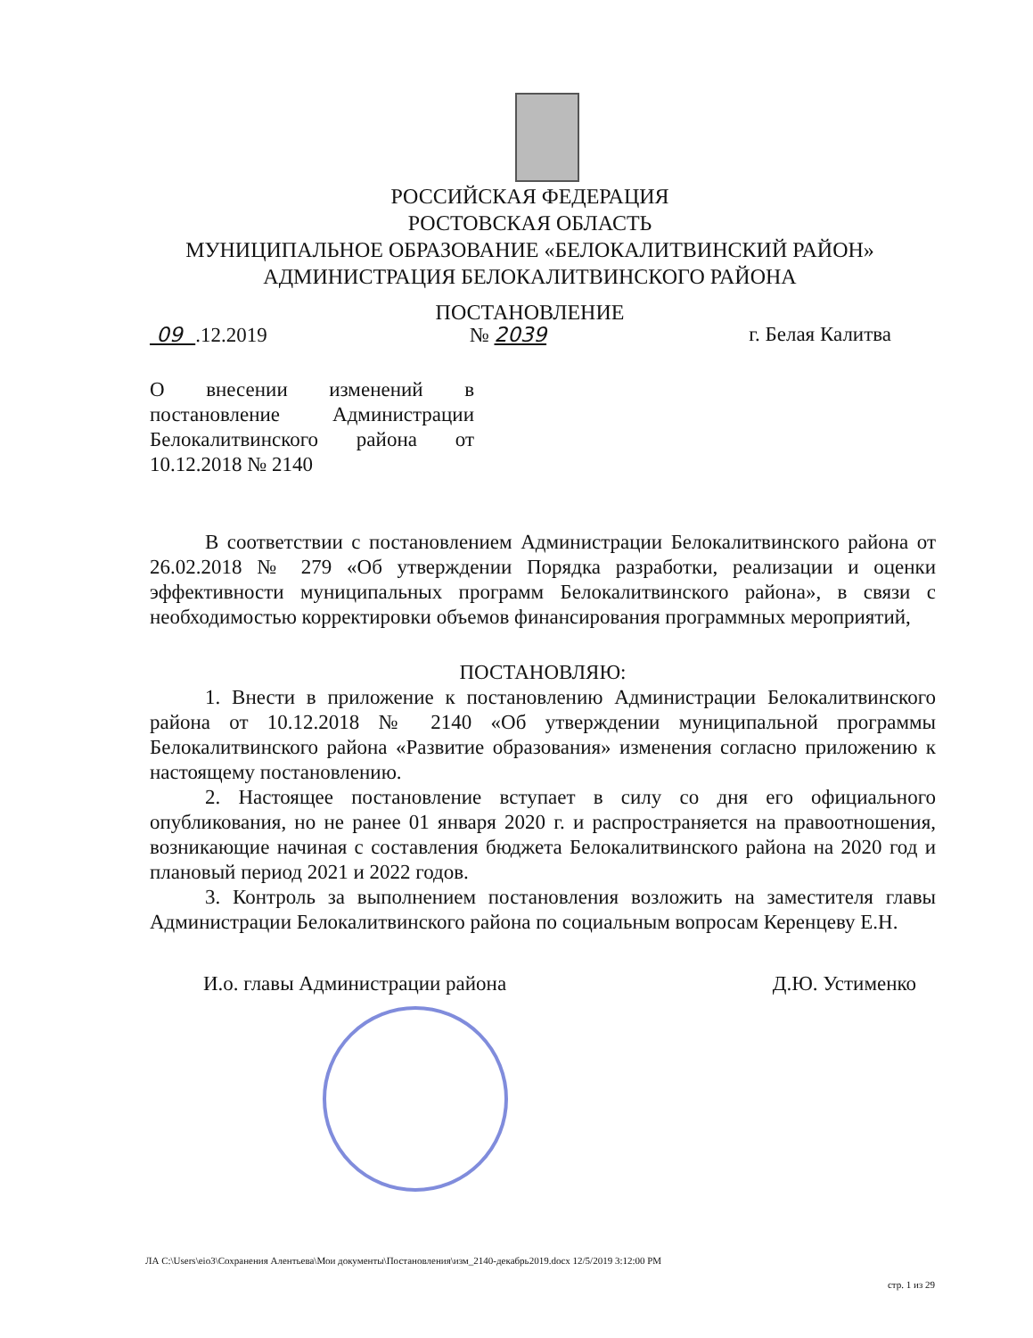РОССИЙСКАЯ ФЕДЕРАЦИЯ
РОСТОВСКАЯ ОБЛАСТЬ
МУНИЦИПАЛЬНОЕ ОБРАЗОВАНИЕ «БЕЛОКАЛИТВИНСКИЙ РАЙОН»
АДМИНИСТРАЦИЯ БЕЛОКАЛИТВИНСКОГО РАЙОНА
ПОСТАНОВЛЕНИЕ
09 .12.2019 № 2039 г. Белая Калитва
О внесении изменений в постановление Администрации Белокалитвинского района от 10.12.2018 № 2140
В соответствии с постановлением Администрации Белокалитвинского района от 26.02.2018 № 279 «Об утверждении Порядка разработки, реализации и оценки эффективности муниципальных программ Белокалитвинского района», в связи с необходимостью корректировки объемов финансирования программных мероприятий,
ПОСТАНОВЛЯЮ:
1. Внести в приложение к постановлению Администрации Белокалитвинского района от 10.12.2018 № 2140 «Об утверждении муниципальной программы Белокалитвинского района «Развитие образования» изменения согласно приложению к настоящему постановлению.
2. Настоящее постановление вступает в силу со дня его официального опубликования, но не ранее 01 января 2020 г. и распространяется на правоотношения, возникающие начиная с составления бюджета Белокалитвинского района на 2020 год и плановый период 2021 и 2022 годов.
3. Контроль за выполнением постановления возложить на заместителя главы Администрации Белокалитвинского района по социальным вопросам Керенцеву Е.Н.
И.о. главы Администрации района Д.Ю. Устименко
ЛА C:\Users\eio3\Сохранения Алентьева\Мои документы\Постановления\изм_2140-декабрь2019.docx 12/5/2019 3:12:00 PM
стр. 1 из 29